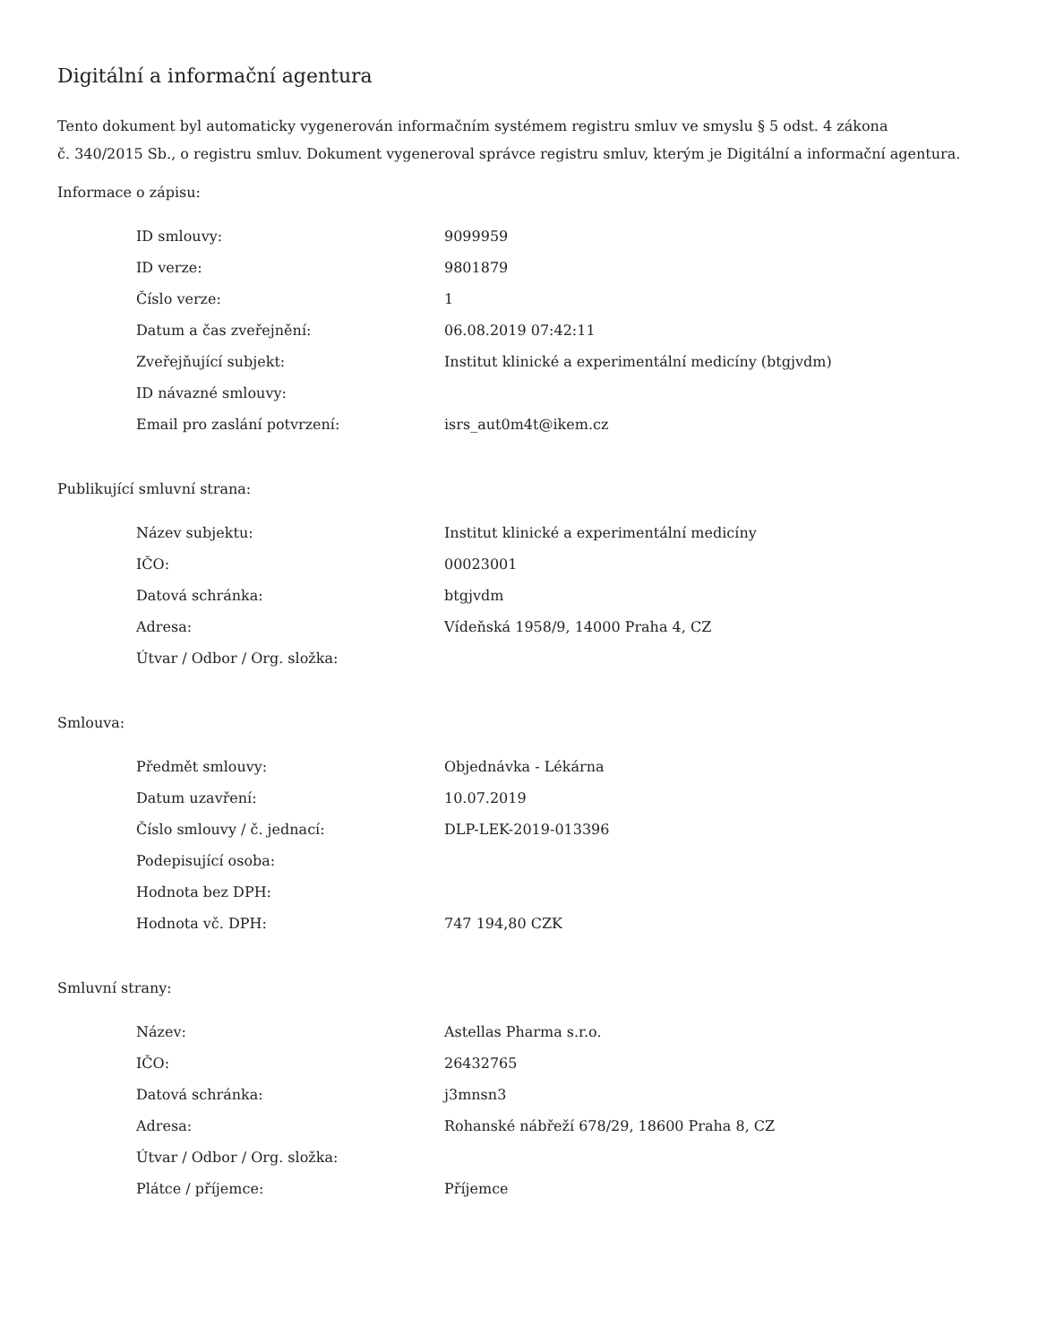Digitální a informační agentura
Tento dokument byl automaticky vygenerován informačním systémem registru smluv ve smyslu § 5 odst. 4 zákona
č. 340/2015 Sb., o registru smluv. Dokument vygeneroval správce registru smluv, kterým je Digitální a informační agentura.
Informace o zápisu:
| ID smlouvy: | 9099959 |
| ID verze: | 9801879 |
| Číslo verze: | 1 |
| Datum a čas zveřejnění: | 06.08.2019 07:42:11 |
| Zveřejňující subjekt: | Institut klinické a experimentální medicíny (btgjvdm) |
| ID návazné smlouvy: | |
| Email pro zaslání potvrzení: | isrs_aut0m4t@ikem.cz |
Publikující smluvní strana:
| Název subjektu: | Institut klinické a experimentální medicíny |
| IČO: | 00023001 |
| Datová schránka: | btgjvdm |
| Adresa: | Vídeňská 1958/9, 14000 Praha 4, CZ |
| Útvar / Odbor / Org. složka: | |
Smlouva:
| Předmět smlouvy: | Objednávka - Lékárna |
| Datum uzavření: | 10.07.2019 |
| Číslo smlouvy / č. jednací: | DLP-LEK-2019-013396 |
| Podepisující osoba: | |
| Hodnota bez DPH: | |
| Hodnota vč. DPH: | 747 194,80 CZK |
Smluvní strany:
| Název: | Astellas Pharma s.r.o. |
| IČO: | 26432765 |
| Datová schránka: | j3mnsn3 |
| Adresa: | Rohanské nábřeží 678/29, 18600 Praha 8, CZ |
| Útvar / Odbor / Org. složka: | |
| Plátce / příjemce: | Příjemce |